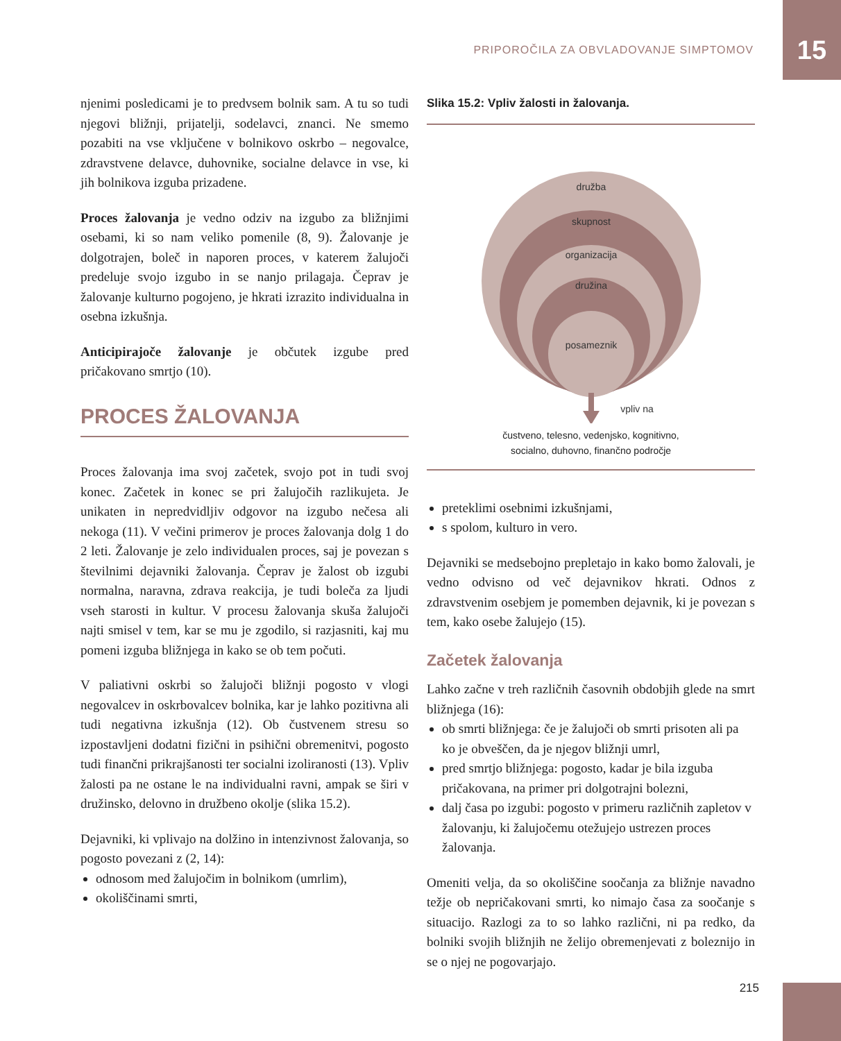PRIPOROČILA ZA OBVLADOVANJE SIMPTOMOV 15
njenimi posledicami je to predvsem bolnik sam. A tu so tudi njegovi bližnji, prijatelji, sodelavci, znanci. Ne smemo pozabiti na vse vključene v bolnikovo oskrbo – negovalce, zdravstvene delavce, duhovnike, socialne delavce in vse, ki jih bolnikova izguba prizadene.
Proces žalovanja je vedno odziv na izgubo za bližnjimi osebami, ki so nam veliko pomenile (8, 9). Žalovanje je dolgotrajen, boleč in naporen proces, v katerem žalujoči predeluje svojo izgubo in se nanjo prilagaja. Čeprav je žalovanje kulturno pogojeno, je hkrati izrazito individualna in osebna izkušnja.
Anticipirajoče žalovanje je občutek izgube pred pričakovano smrtjo (10).
PROCES ŽALOVANJA
Proces žalovanja ima svoj začetek, svojo pot in tudi svoj konec. Začetek in konec se pri žalujočih razlikujeta. Je unikaten in nepredvidljiv odgovor na izgubo nečesa ali nekoga (11). V večini primerov je proces žalovanja dolg 1 do 2 leti. Žalovanje je zelo individualen proces, saj je povezan s številnimi dejavniki žalovanja. Čeprav je žalost ob izgubi normalna, naravna, zdrava reakcija, je tudi boleča za ljudi vseh starosti in kultur. V procesu žalovanja skuša žalujoči najti smisel v tem, kar se mu je zgodilo, si razjasniti, kaj mu pomeni izguba bližnjega in kako se ob tem počuti.
V paliativni oskrbi so žalujoči bližnji pogosto v vlogi negovalcev in oskrbovalcev bolnika, kar je lahko pozitivna ali tudi negativna izkušnja (12). Ob čustvenem stresu so izpostavljeni dodatni fizični in psihični obremenitvi, pogosto tudi finančni prikrajšanosti ter socialni izoliranosti (13). Vpliv žalosti pa ne ostane le na individualni ravni, ampak se širi v družinsko, delovno in družbeno okolje (slika 15.2).
Dejavniki, ki vplivajo na dolžino in intenzivnost žalovanja, so pogosto povezani z (2, 14):
odnosom med žalujočim in bolnikom (umrlim),
okoliščinami smrti,
Slika 15.2: Vpliv žalosti in žalovanja.
družba
skupnost
organizacija
družina
posameznik
vpliv na
čustveno, telesno, vedenjsko, kognitivno,
socialno, duhovno, finančno področje
preteklimi osebnimi izkušnjami,
s spolom, kulturo in vero.
Dejavniki se medsebojno prepletajo in kako bomo žalovali, je vedno odvisno od več dejavnikov hkrati. Odnos z zdravstvenim osebjem je pomemben dejavnik, ki je povezan s tem, kako osebe žalujejo (15).
Začetek žalovanja
Lahko začne v treh različnih časovnih obdobjih glede na smrt bližnjega (16):
ob smrti bližnjega: če je žalujoči ob smrti prisoten ali pa ko je obveščen, da je njegov bližnji umrl,
pred smrtjo bližnjega: pogosto, kadar je bila izguba pričakovana, na primer pri dolgotrajni bolezni,
dalj časa po izgubi: pogosto v primeru različnih zapletov v žalovanju, ki žalujočemu otežujejo ustrezen proces žalovanja.
Omeniti velja, da so okoliščine soočanja za bližnje navadno težje ob nepričakovani smrti, ko nimajo časa za soočanje s situacijo. Razlogi za to so lahko različni, ni pa redko, da bolniki svojih bližnjih ne želijo obremenjevati z boleznijo in se o njej ne pogovarjajo.
215